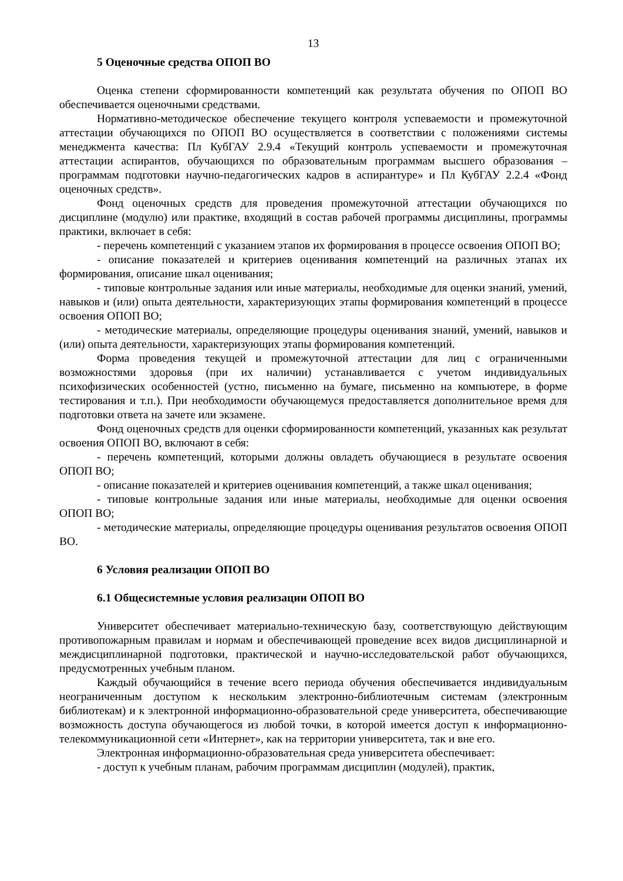13
5 Оценочные средства ОПОП ВО
Оценка степени сформированности компетенций как результата обучения по ОПОП ВО обеспечивается оценочными средствами.
Нормативно-методическое обеспечение текущего контроля успеваемости и промежуточной аттестации обучающихся по ОПОП ВО осуществляется в соответствии с положениями системы менеджмента качества: Пл КубГАУ 2.9.4 «Текущий контроль успеваемости и промежуточная аттестации аспирантов, обучающихся по образовательным программам высшего образования – программам подготовки научно-педагогических кадров в аспирантуре» и Пл КубГАУ 2.2.4 «Фонд оценочных средств».
Фонд оценочных средств для проведения промежуточной аттестации обучающихся по дисциплине (модулю) или практике, входящий в состав рабочей программы дисциплины, программы практики, включает в себя:
- перечень компетенций с указанием этапов их формирования в процессе освоения ОПОП ВО;
- описание показателей и критериев оценивания компетенций на различных этапах их формирования, описание шкал оценивания;
- типовые контрольные задания или иные материалы, необходимые для оценки знаний, умений, навыков и (или) опыта деятельности, характеризующих этапы формирования компетенций в процессе освоения ОПОП ВО;
- методические материалы, определяющие процедуры оценивания знаний, умений, навыков и (или) опыта деятельности, характеризующих этапы формирования компетенций.
Форма проведения текущей и промежуточной аттестации для лиц с ограниченными возможностями здоровья (при их наличии) устанавливается с учетом индивидуальных психофизических особенностей (устно, письменно на бумаге, письменно на компьютере, в форме тестирования и т.п.). При необходимости обучающемуся предоставляется дополнительное время для подготовки ответа на зачете или экзамене.
Фонд оценочных средств для оценки сформированности компетенций, указанных как результат освоения ОПОП ВО, включают в себя:
- перечень компетенций, которыми должны овладеть обучающиеся в результате освоения ОПОП ВО;
- описание показателей и критериев оценивания компетенций, а также шкал оценивания;
- типовые контрольные задания или иные материалы, необходимые для оценки освоения ОПОП ВО;
- методические материалы, определяющие процедуры оценивания результатов освоения ОПОП ВО.
6 Условия реализации ОПОП ВО
6.1 Общесистемные условия реализации ОПОП ВО
Университет обеспечивает материально-техническую базу, соответствующую действующим противопожарным правилам и нормам и обеспечивающей проведение всех видов дисциплинарной и междисциплинарной подготовки, практической и научно-исследовательской работ обучающихся, предусмотренных учебным планом.
Каждый обучающийся в течение всего периода обучения обеспечивается индивидуальным неограниченным доступом к нескольким электронно-библиотечным системам (электронным библиотекам) и к электронной информационно-образовательной среде университета, обеспечивающие возможность доступа обучающегося из любой точки, в которой имеется доступ к информационно-телекоммуникационной сети «Интернет», как на территории университета, так и вне его.
Электронная информационно-образовательная среда университета обеспечивает:
- доступ к учебным планам, рабочим программам дисциплин (модулей), практик,